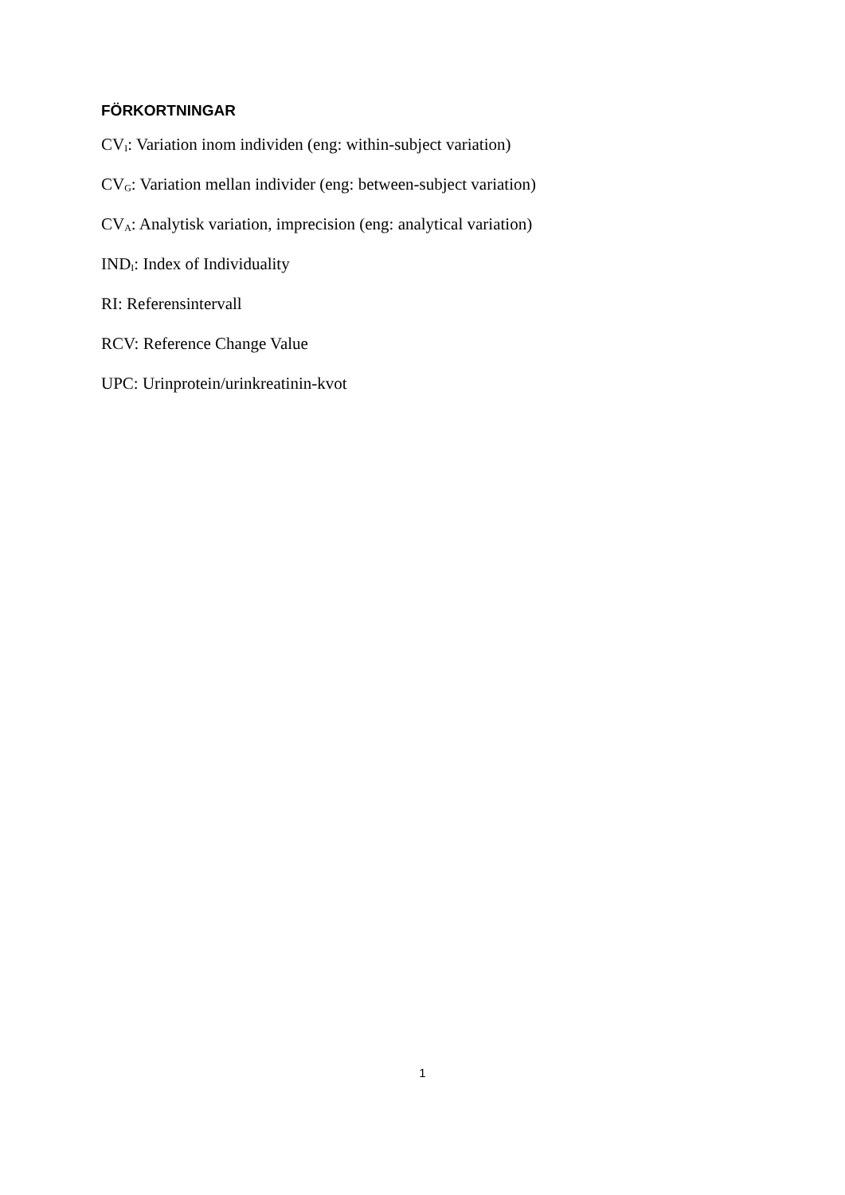FÖRKORTNINGAR
CV<sub>I</sub>: Variation inom individen (eng: within-subject variation)
CV<sub>G</sub>: Variation mellan individer (eng: between-subject variation)
CV<sub>A</sub>: Analytisk variation, imprecision (eng: analytical variation)
IND<sub>I</sub>: Index of Individuality
RI: Referensintervall
RCV: Reference Change Value
UPC: Urinprotein/urinkreatinin-kvot
1